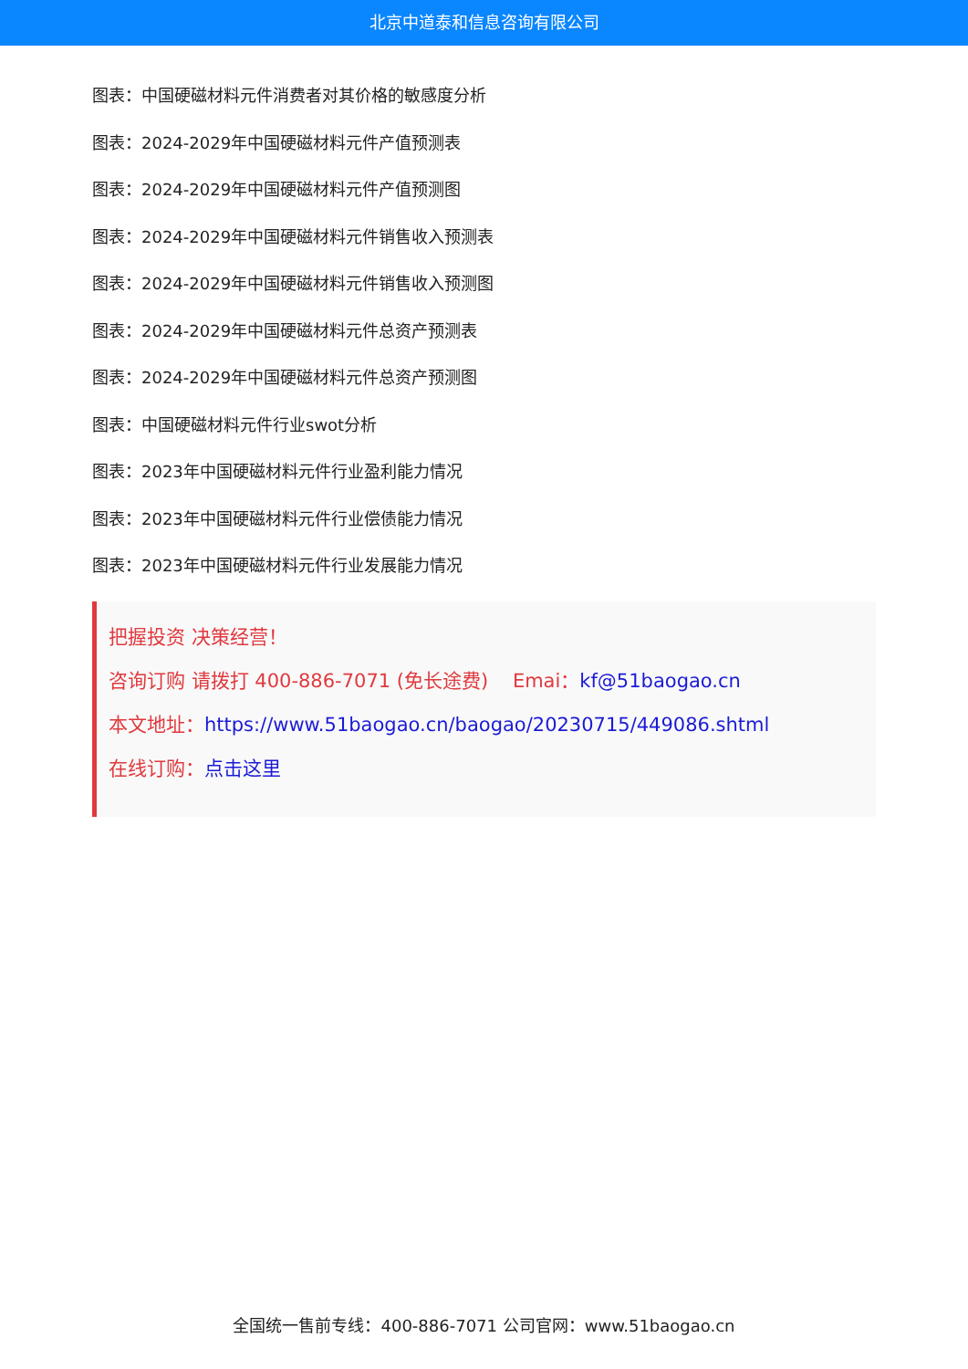北京中道泰和信息咨询有限公司
图表：中国硬磁材料元件消费者对其价格的敏感度分析
图表：2024-2029年中国硬磁材料元件产值预测表
图表：2024-2029年中国硬磁材料元件产值预测图
图表：2024-2029年中国硬磁材料元件销售收入预测表
图表：2024-2029年中国硬磁材料元件销售收入预测图
图表：2024-2029年中国硬磁材料元件总资产预测表
图表：2024-2029年中国硬磁材料元件总资产预测图
图表：中国硬磁材料元件行业swot分析
图表：2023年中国硬磁材料元件行业盈利能力情况
图表：2023年中国硬磁材料元件行业偿债能力情况
图表：2023年中国硬磁材料元件行业发展能力情况
把握投资 决策经营！
咨询订购 请拨打 400-886-7071 (免长途费) Emai：kf@51baogao.cn
本文地址：https://www.51baogao.cn/baogao/20230715/449086.shtml
在线订购：点击这里
全国统一售前专线：400-886-7071 公司官网：www.51baogao.cn